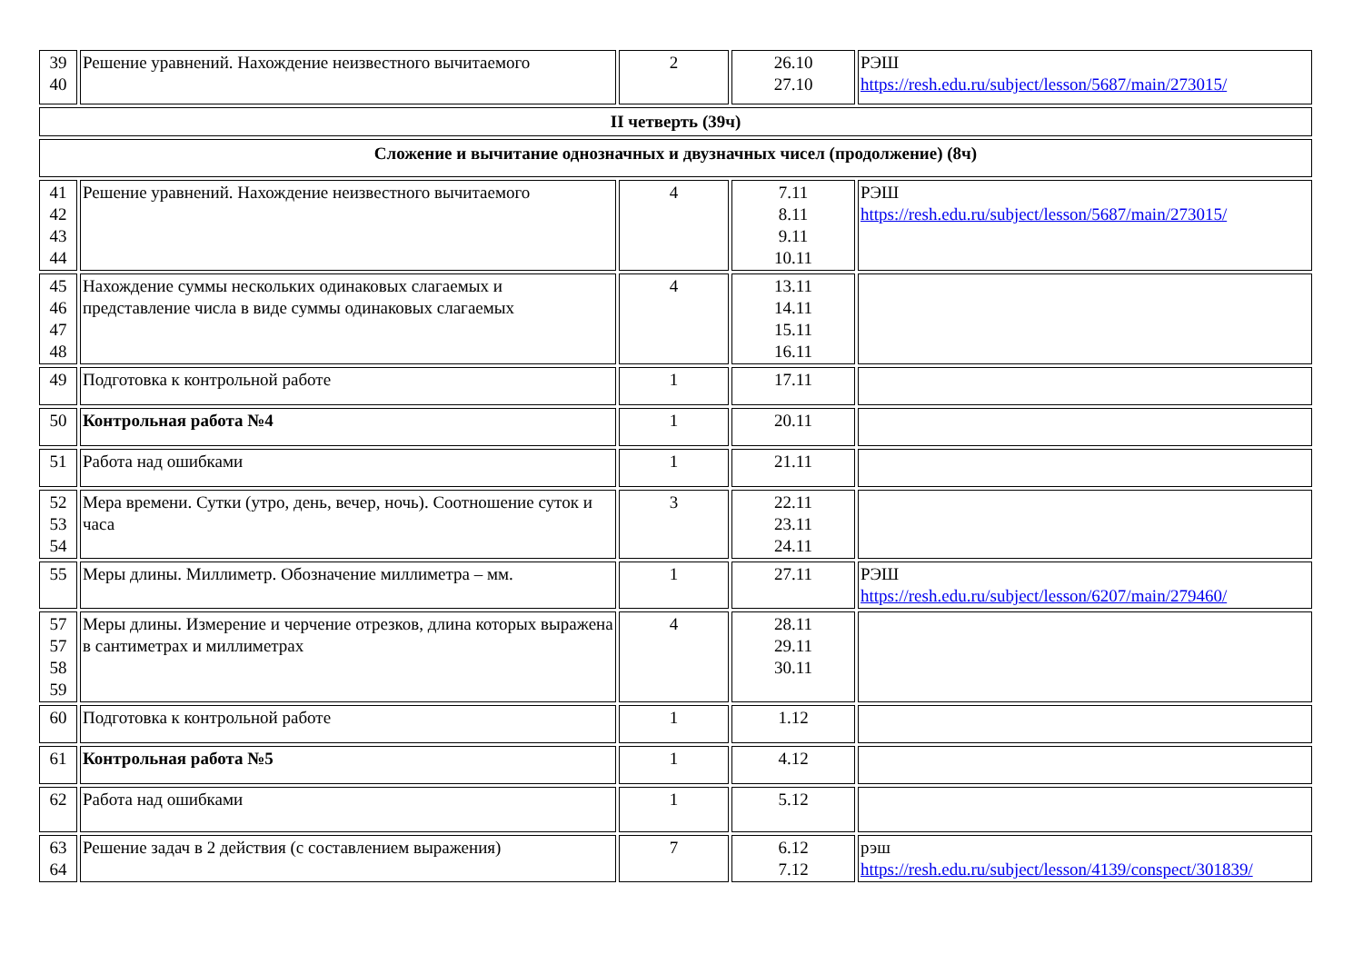| 39 40 | Решение уравнений. Нахождение неизвестного вычитаемого | 2 | 26.10 27.10 | РЭШ https://resh.edu.ru/subject/lesson/5687/main/273015/ |
| II четверть (39ч) | | | | |
| Сложение и вычитание однозначных и двузначных чисел (продолжение) (8ч) | | | | |
| 41 42 43 44 | Решение уравнений. Нахождение неизвестного вычитаемого | 4 | 7.11 8.11 9.11 10.11 | РЭШ https://resh.edu.ru/subject/lesson/5687/main/273015/ |
| 45 46 47 48 | Нахождение суммы нескольких одинаковых слагаемых и представление числа в виде суммы одинаковых слагаемых | 4 | 13.11 14.11 15.11 16.11 | |
| 49 | Подготовка к контрольной работе | 1 | 17.11 | |
| 50 | Контрольная работа №4 | 1 | 20.11 | |
| 51 | Работа над ошибками | 1 | 21.11 | |
| 52 53 54 | Мера времени. Сутки (утро, день, вечер, ночь). Соотношение суток и часа | 3 | 22.11 23.11 24.11 | |
| 55 | Меры длины. Миллиметр. Обозначение миллиметра – мм. | 1 | 27.11 | РЭШ https://resh.edu.ru/subject/lesson/6207/main/279460/ |
| 57 57 58 59 | Меры длины. Измерение и черчение отрезков, длина которых выражена в сантиметрах и миллиметрах | 4 | 28.11 29.11 30.11 | |
| 60 | Подготовка к контрольной работе | 1 | 1.12 | |
| 61 | Контрольная работа №5 | 1 | 4.12 | |
| 62 | Работа над ошибками | 1 | 5.12 | |
| 63 64 | Решение задач в 2 действия (с составлением выражения) | 7 | 6.12 7.12 | рэш https://resh.edu.ru/subject/lesson/4139/conspect/301839/ |